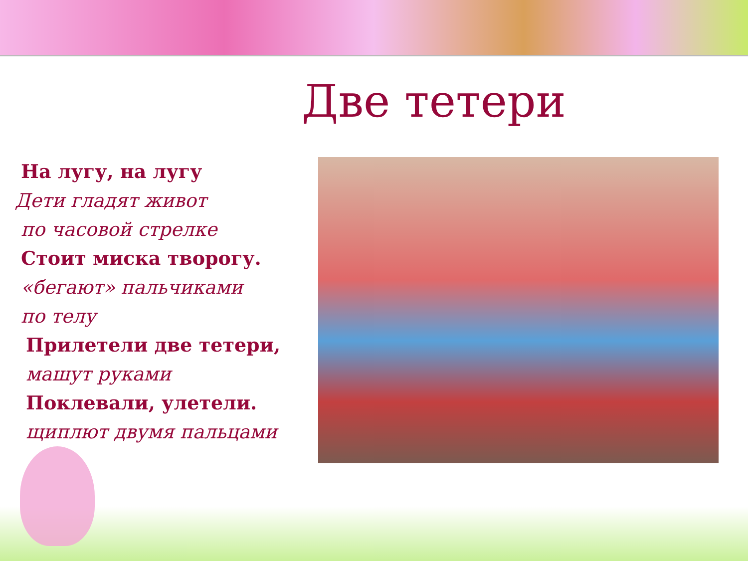Две тетери
На лугу, на лугу
Дети гладят живот
по часовой стрелке
Стоит миска творогу.
«бегают» пальчиками
по телу
Прилетели две тетери,
машут руками
Поклевали, улетели.
щиплют двумя пальцами